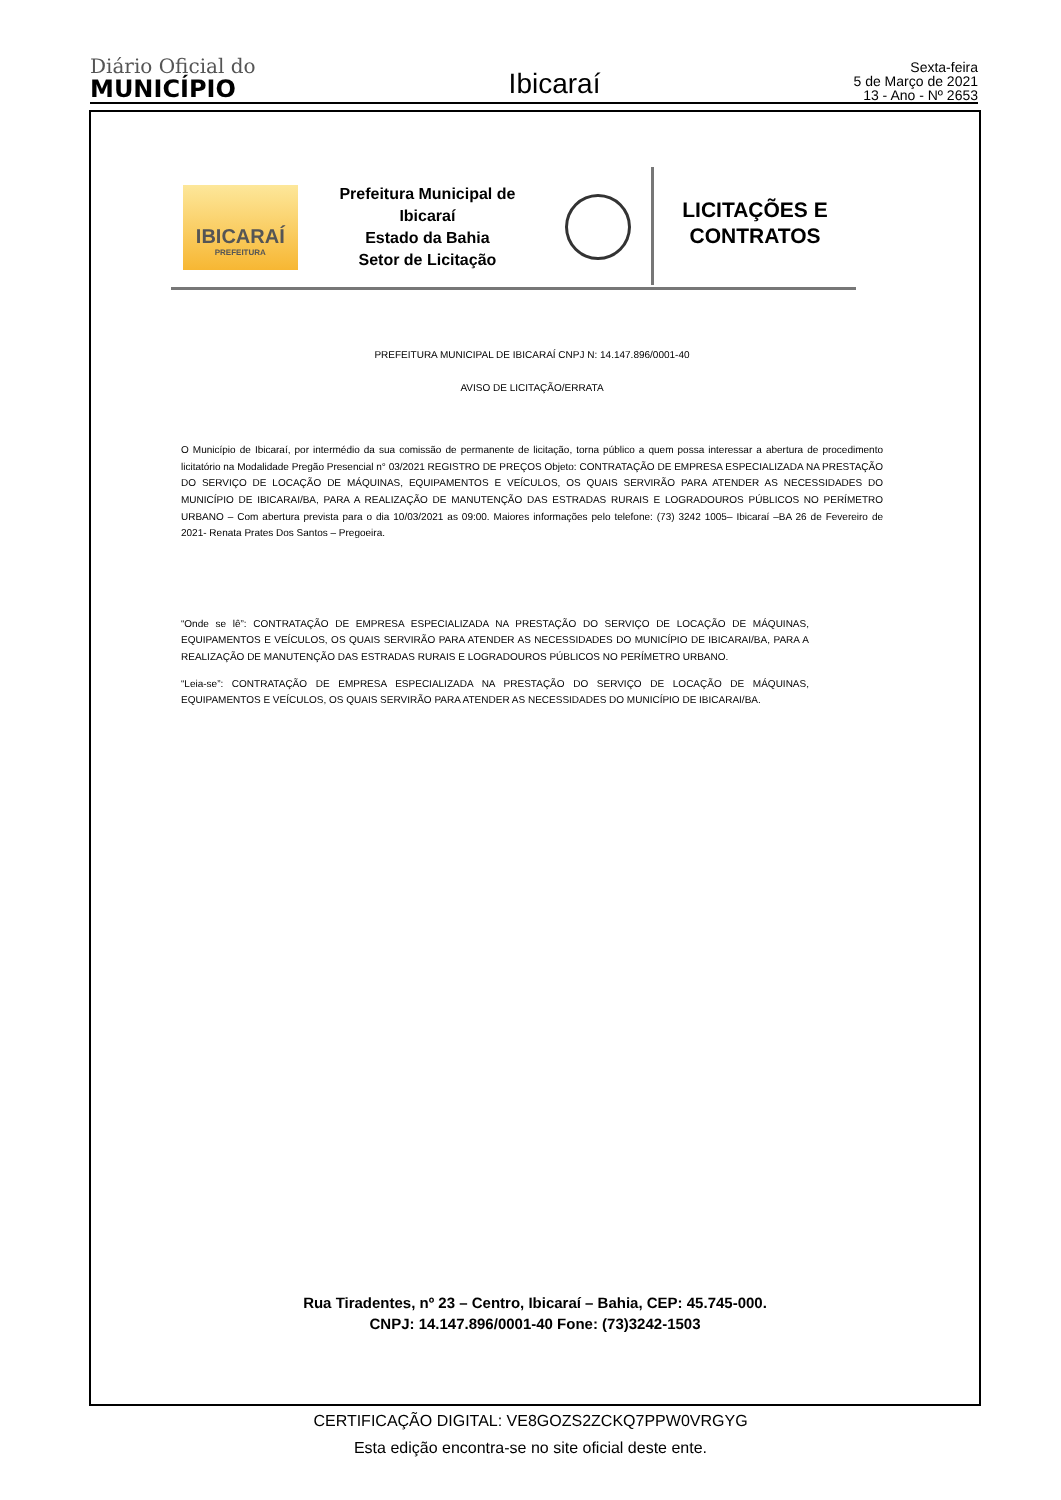Diário Oficial do
MUNICÍPIO
Ibicaraí
Sexta-feira
5 de Março de 2021
13 - Ano - Nº 2653
IBICARAÍ
PREFEITURA
Prefeitura Municipal de Ibicaraí
Estado da Bahia
Setor de Licitação
LICITAÇÕES E
CONTRATOS
PREFEITURA MUNICIPAL DE IBICARAÍ CNPJ N: 14.147.896/0001-40
AVISO DE LICITAÇÃO/ERRATA
O Município de Ibicaraí, por intermédio da sua comissão de permanente de licitação, torna público a quem possa interessar a abertura de procedimento licitatório na Modalidade Pregão Presencial n° 03/2021 REGISTRO DE PREÇOS Objeto: CONTRATAÇÃO DE EMPRESA ESPECIALIZADA NA PRESTAÇÃO DO SERVIÇO DE LOCAÇÃO DE MÁQUINAS, EQUIPAMENTOS E VEÍCULOS, OS QUAIS SERVIRÃO PARA ATENDER AS NECESSIDADES DO MUNICÍPIO DE IBICARAI/BA, PARA A REALIZAÇÃO DE MANUTENÇÃO DAS ESTRADAS RURAIS E LOGRADOUROS PÚBLICOS NO PERÍMETRO URBANO – Com abertura prevista para o dia 10/03/2021 as 09:00. Maiores informações pelo telefone: (73) 3242 1005– Ibicaraí –BA 26 de Fevereiro de 2021- Renata Prates Dos Santos – Pregoeira.
“Onde se lê”: CONTRATAÇÃO DE EMPRESA ESPECIALIZADA NA PRESTAÇÃO DO SERVIÇO DE LOCAÇÃO DE MÁQUINAS, EQUIPAMENTOS E VEÍCULOS, OS QUAIS SERVIRÃO PARA ATENDER AS NECESSIDADES DO MUNICÍPIO DE IBICARAI/BA, PARA A REALIZAÇÃO DE MANUTENÇÃO DAS ESTRADAS RURAIS E LOGRADOUROS PÚBLICOS NO PERÍMETRO URBANO.
“Leia-se”: CONTRATAÇÃO DE EMPRESA ESPECIALIZADA NA PRESTAÇÃO DO SERVIÇO DE LOCAÇÃO DE MÁQUINAS, EQUIPAMENTOS E VEÍCULOS, OS QUAIS SERVIRÃO PARA ATENDER AS NECESSIDADES DO MUNICÍPIO DE IBICARAI/BA.
Rua Tiradentes, nº 23 – Centro, Ibicaraí – Bahia, CEP: 45.745-000.
CNPJ: 14.147.896/0001-40 Fone: (73)3242-1503
CERTIFICAÇÃO DIGITAL: VE8GOZS2ZCKQ7PPW0VRGYG
Esta edição encontra-se no site oficial deste ente.